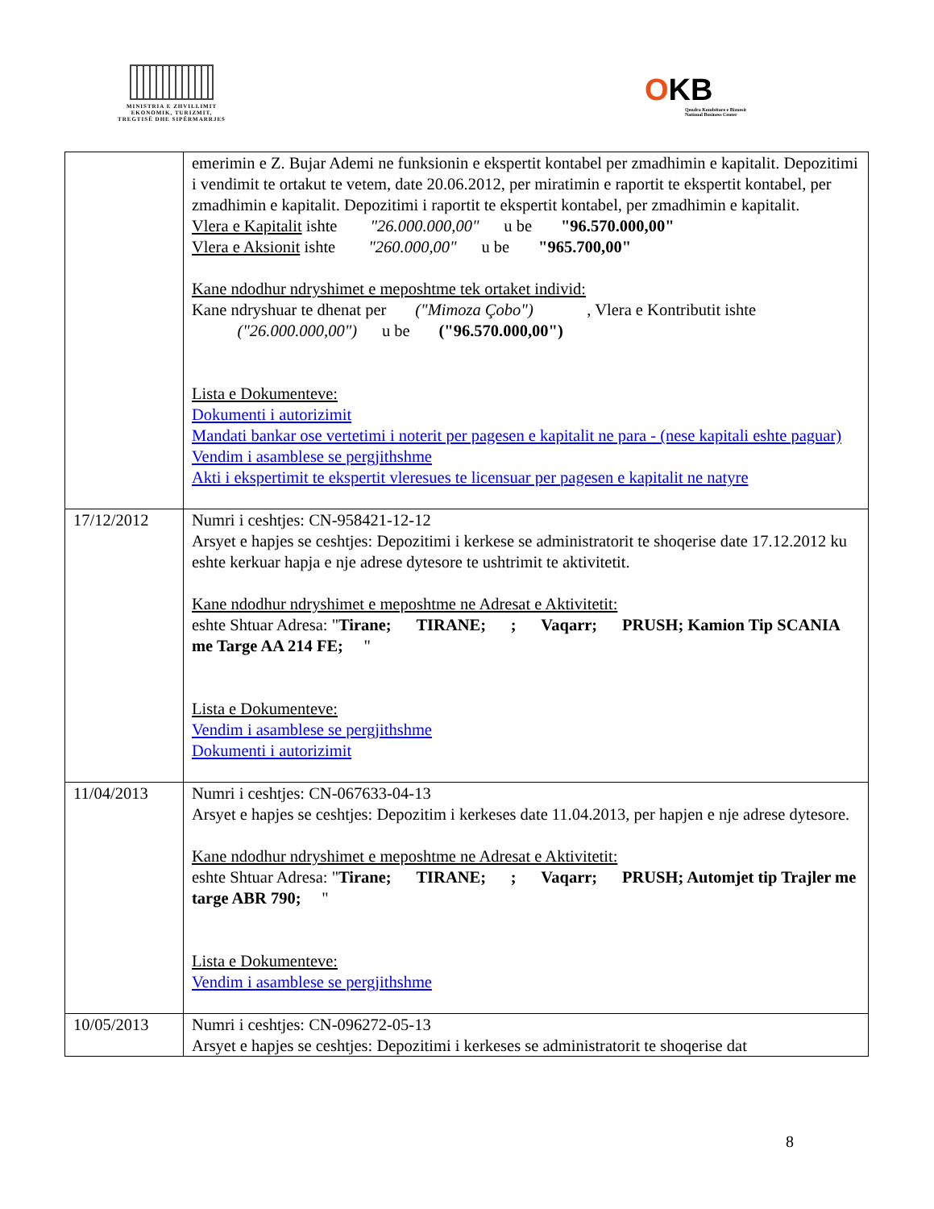MINISTRIA E ZHVILLIMIT
EKONOMIK, TURIZMIT,
TREGTISË DHE SIPËRMARRJES
OKB
Qendra Kombëtare e Biznesit
National Business Center
| | emerimin e Z. Bujar Ademi ne funksionin e ekspertit kontabel per zmadhimin e kapitalit. Depozitimi i vendimit te ortakut te vetem, date 20.06.2012, per miratimin e raportit te ekspertit kontabel, per zmadhimin e kapitalit. Depozitimi i raportit te ekspertit kontabel, per zmadhimin e kapitalit. Vlera e Kapitalit ishte "26.000.000,00" u be "96.570.000,00" Vlera e Aksionit ishte "260.000,00" u be "965.700,00" Kane ndodhur ndryshimet e meposhtme tek ortaket individ: Kane ndryshuar te dhenat per ("Mimoza Çobo") , Vlera e Kontributit ishte ("26.000.000,00") u be ("96.570.000,00") Lista e Dokumenteve: Dokumenti i autorizimit Mandati bankar ose vertetimi i noterit per pagesen e kapitalit ne para - (nese kapitali eshte paguar) Vendim i asamblese se pergjithshme Akti i ekspertimit te ekspertit vleresues te licensuar per pagesen e kapitalit ne natyre |
| 17/12/2012 | Numri i ceshtjes: CN-958421-12-12 Arsyet e hapjes se ceshtjes: Depozitimi i kerkese se administratorit te shoqerise date 17.12.2012 ku eshte kerkuar hapja e nje adrese dytesore te ushtrimit te aktivitetit. Kane ndodhur ndryshimet e meposhtme ne Adresat e Aktivitetit: eshte Shtuar Adresa: " Tirane; TIRANE; ; Vaqarr; PRUSH; Kamion Tip SCANIA me Targe AA 214 FE; " Lista e Dokumenteve: Vendim i asamblese se pergjithshme Dokumenti i autorizimit |
| 11/04/2013 | Numri i ceshtjes: CN-067633-04-13 Arsyet e hapjes se ceshtjes: Depozitim i kerkeses date 11.04.2013, per hapjen e nje adrese dytesore. Kane ndodhur ndryshimet e meposhtme ne Adresat e Aktivitetit: eshte Shtuar Adresa: " Tirane; TIRANE; ; Vaqarr; PRUSH; Automjet tip Trajler me targe ABR 790; " Lista e Dokumenteve: Vendim i asamblese se pergjithshme |
| 10/05/2013 | Numri i ceshtjes: CN-096272-05-13 Arsyet e hapjes se ceshtjes: Depozitimi i kerkeses se administratorit te shoqerise dat |
8